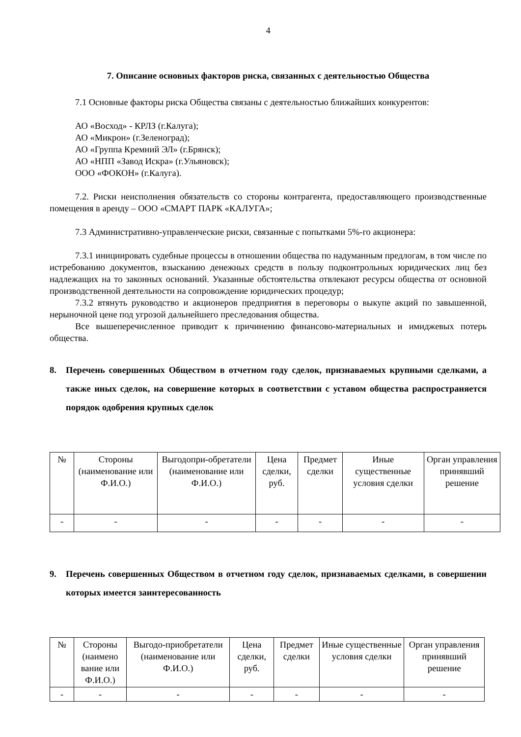4
7. Описание основных факторов риска, связанных с деятельностью Общества
7.1 Основные факторы риска Общества связаны с деятельностью ближайших конкурентов:
АО «Восход» - КРЛЗ (г.Калуга);
АО «Микрон» (г.Зеленоград);
АО «Группа Кремний ЭЛ» (г.Брянск);
АО «НПП «Завод Искра» (г.Ульяновск);
ООО «ФОКОН» (г.Калуга).
7.2. Риски неисполнения обязательств со стороны контрагента, предоставляющего производственные помещения в аренду – ООО «СМАРТ ПАРК «КАЛУГА»;
7.3 Административно-управленческие риски, связанные с попытками 5%-го акционера:
7.3.1 инициировать судебные процессы в отношении общества по надуманным предлогам, в том числе по истребованию документов, взысканию денежных средств в пользу подконтрольных юридических лиц без надлежащих на то законных оснований. Указанные обстоятельства отвлекают ресурсы общества от основной производственной деятельности на сопровождение юридических процедур;
7.3.2 втянуть руководство и акционеров предприятия в переговоры о выкупе акций по завышенной, нерыночной цене под угрозой дальнейшего преследования общества.
Все вышеперечисленное приводит к причинению финансово-материальных и имиджевых потерь общества.
8. Перечень совершенных Обществом в отчетном году сделок, признаваемых крупными сделками, а также иных сделок, на совершение которых в соответствии с уставом общества распространяется порядок одобрения крупных сделок
| № | Стороны (наименование или Ф.И.О.) | Выгодопри-обретатели (наименование или Ф.И.О.) | Цена сделки, руб. | Предмет сделки | Иные существенные условия сделки | Орган управления принявший решение |
| - | - | - | - | - | - | - |
9. Перечень совершенных Обществом в отчетном году сделок, признаваемых сделками, в совершении которых имеется заинтересованность
| № | Стороны (наимено вание или Ф.И.О.) | Выгодо-приобретатели (наименование или Ф.И.О.) | Цена сделки, руб. | Предмет сделки | Иные существенные условия сделки | Орган управления принявший решение |
| - | - | - | - | - | - | - |